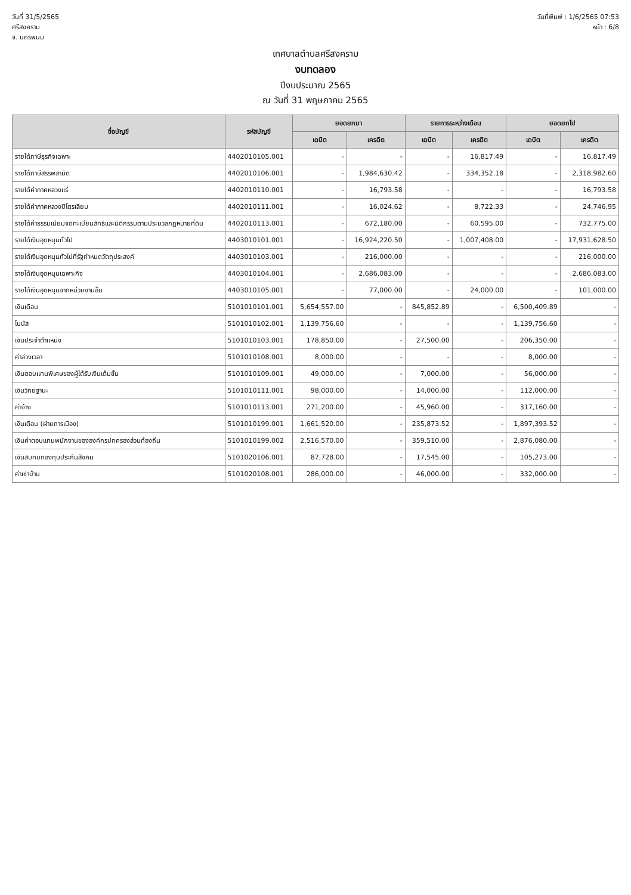วันที่ 31/5/2565
ศรีสงคราม
จ. นครพนม
วันที่พิมพ์ : 1/6/2565 07:53
หน้า : 6/8
เทศบาลตำบลศรีสงคราม
งบทดลอง
ปีงบประมาณ 2565
ณ วันที่ 31 พฤษภาคม 2565
| ชื่อบัญชี | รหัสบัญชี | ยอดยกมา | | รายการระหว่างเดือน | | ยอดยกไป | |
| --- | --- | --- | --- | --- | --- | --- | --- |
| | | เดบิต | เครดิต | เดบิต | เครดิต | เดบิต | เครดิต |
| รายได้ภาษีธุรกิจเฉพาะ | 4402010105.001 | - | - | - | 16,817.49 | - | 16,817.49 |
| รายได้ภาษีสรรพสามิต | 4402010106.001 | - | 1,984,630.42 | - | 334,352.18 | - | 2,318,982.60 |
| รายได้ค่าภาคหลวงแร่ | 4402010110.001 | - | 16,793.58 | - | - | - | 16,793.58 |
| รายได้ค่าภาคหลวงปิโตรเลียม | 4402010111.001 | - | 16,024.62 | - | 8,722.33 | - | 24,746.95 |
| รายได้ค่าธรรมเนียมจดทะเบียนสิทธิและนิติกรรมตามประมวลกฎหมายที่ดิน | 4402010113.001 | - | 672,180.00 | - | 60,595.00 | - | 732,775.00 |
| รายได้เงินอุดหนุนทั่วไป | 4403010101.001 | - | 16,924,220.50 | - | 1,007,408.00 | - | 17,931,628.50 |
| รายได้เงินอุดหนุนทั่วไปที่รัฐกำหนดวัตถุประสงค์ | 4403010103.001 | - | 216,000.00 | - | - | - | 216,000.00 |
| รายได้เงินอุดหนุนเฉพาะกิจ | 4403010104.001 | - | 2,686,083.00 | - | - | - | 2,686,083.00 |
| รายได้เงินอุดหนุนจากหน่วยงานอื่น | 4403010105.001 | - | 77,000.00 | - | 24,000.00 | - | 101,000.00 |
| เงินเดือน | 5101010101.001 | 5,654,557.00 | - | 845,852.89 | - | 6,500,409.89 | - |
| โบนัส | 5101010102.001 | 1,139,756.60 | - | - | - | 1,139,756.60 | - |
| เงินประจำตำแหน่ง | 5101010103.001 | 178,850.00 | - | 27,500.00 | - | 206,350.00 | - |
| ค่าล่วงเวลา | 5101010108.001 | 8,000.00 | - | - | - | 8,000.00 | - |
| เงินตอบแทนพิเศษของผู้ได้รับเงินเต็มขั้น | 5101010109.001 | 49,000.00 | - | 7,000.00 | - | 56,000.00 | - |
| เงินวิทยฐานะ | 5101010111.001 | 98,000.00 | - | 14,000.00 | - | 112,000.00 | - |
| ค่าจ้าง | 5101010113.001 | 271,200.00 | - | 45,960.00 | - | 317,160.00 | - |
| เงินเดือน (ฝ่ายการเมือง) | 5101010199.001 | 1,661,520.00 | - | 235,873.52 | - | 1,897,393.52 | - |
| เงินค่าตอบแทนพนักงานขององค์กรปกครองส่วนท้องถิ่น | 5101010199.002 | 2,516,570.00 | - | 359,510.00 | - | 2,876,080.00 | - |
| เงินสมทบกองทุนประกันสังคม | 5101020106.001 | 87,728.00 | - | 17,545.00 | - | 105,273.00 | - |
| ค่าเช่าบ้าน | 5101020108.001 | 286,000.00 | - | 46,000.00 | - | 332,000.00 | - |